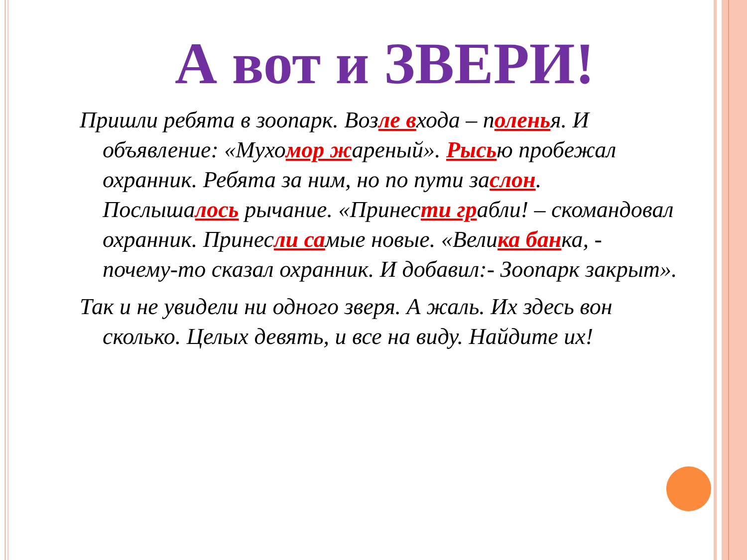А вот и ЗВЕРИ!
Пришли ребята в зоопарк. Возле входа – поленья. И объявление: «Мухомор жареный». Рысью пробежал охранник. Ребята за ним, но по пути заслон. Послышалось рычание. «Принести грабли! – скомандовал охранник. Принесли самые новые. «Велика банка, - почему-то сказал охранник. И добавил:- Зоопарк закрыт».
Так и не увидели ни одного зверя. А жаль. Их здесь вон сколько. Целых девять, и все на виду. Найдите их!